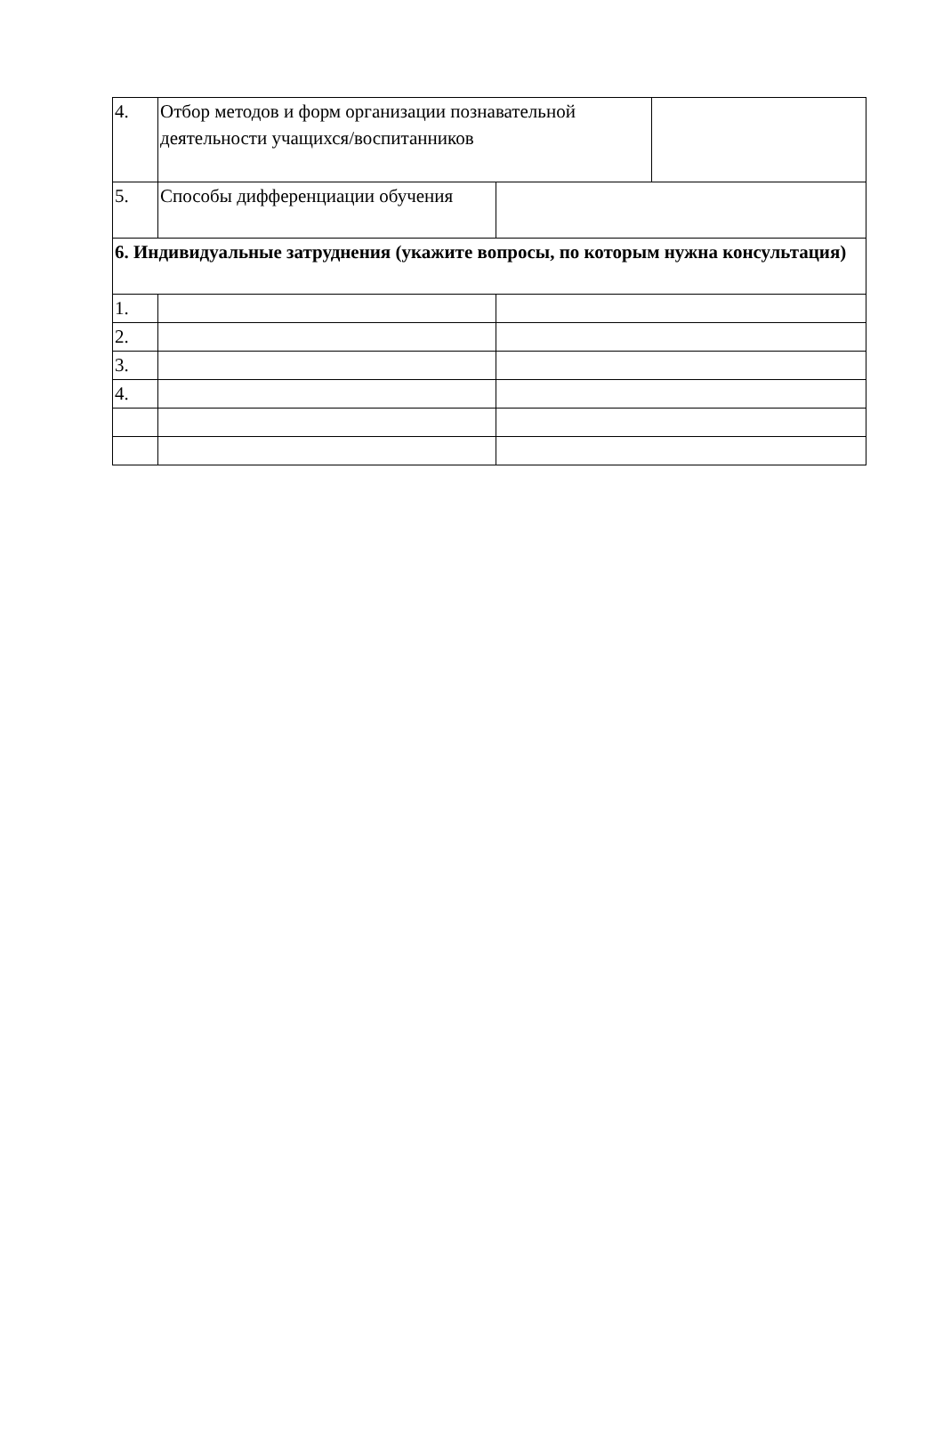4. Отбор методов и форм организации познавательной деятельности учащихся/воспитанников
5. Способы дифференциации обучения
6. Индивидуальные затруднения (укажите вопросы, по которым нужна консультация)
1.
2.
3.
4.